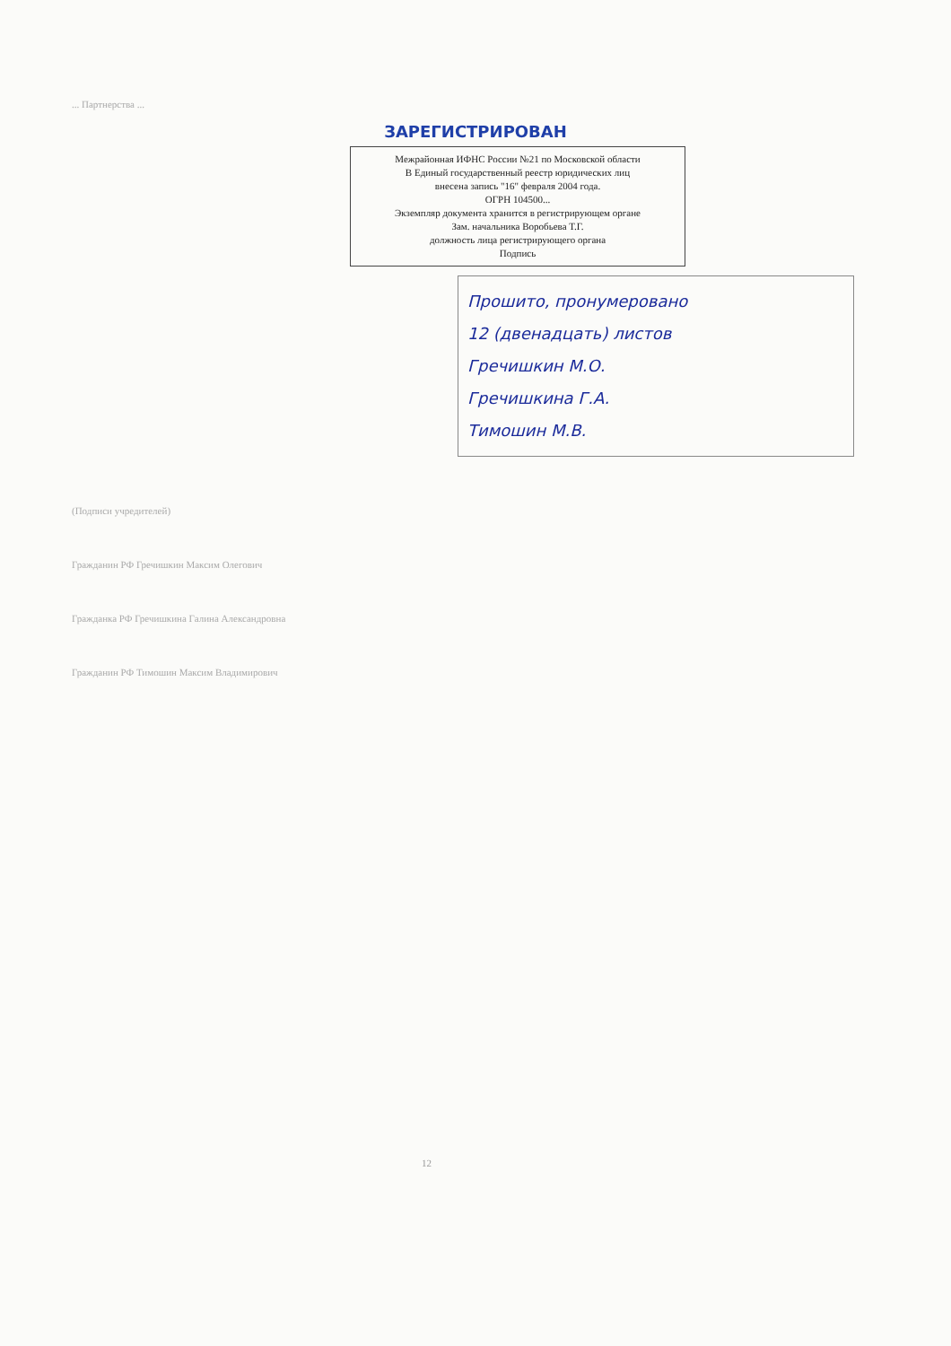... Партнерства ...
ЗАРЕГИСТРИРОВАН
Межрайонная ИФНС России №21 по Московской области
В Единый государственный реестр юридических лиц
внесена запись "16" февраля 2004 года.
ОГРН 104500...
Экземпляр документа хранится в регистрирующем органе
Зам. начальника Воробьева Т.Г.
должность лица регистрирующего органа
Подпись
Прошито, пронумеровано
12 (двенадцать) листов
Гречишкин М.О.
Гречишкина Г.А.
Тимошин М.В.
(Подписи учредителей)
Гражданин РФ Гречишкин Максим Олегович
Гражданка РФ Гречишкина Галина Александровна
Гражданин РФ Тимошин Максим Владимирович
12